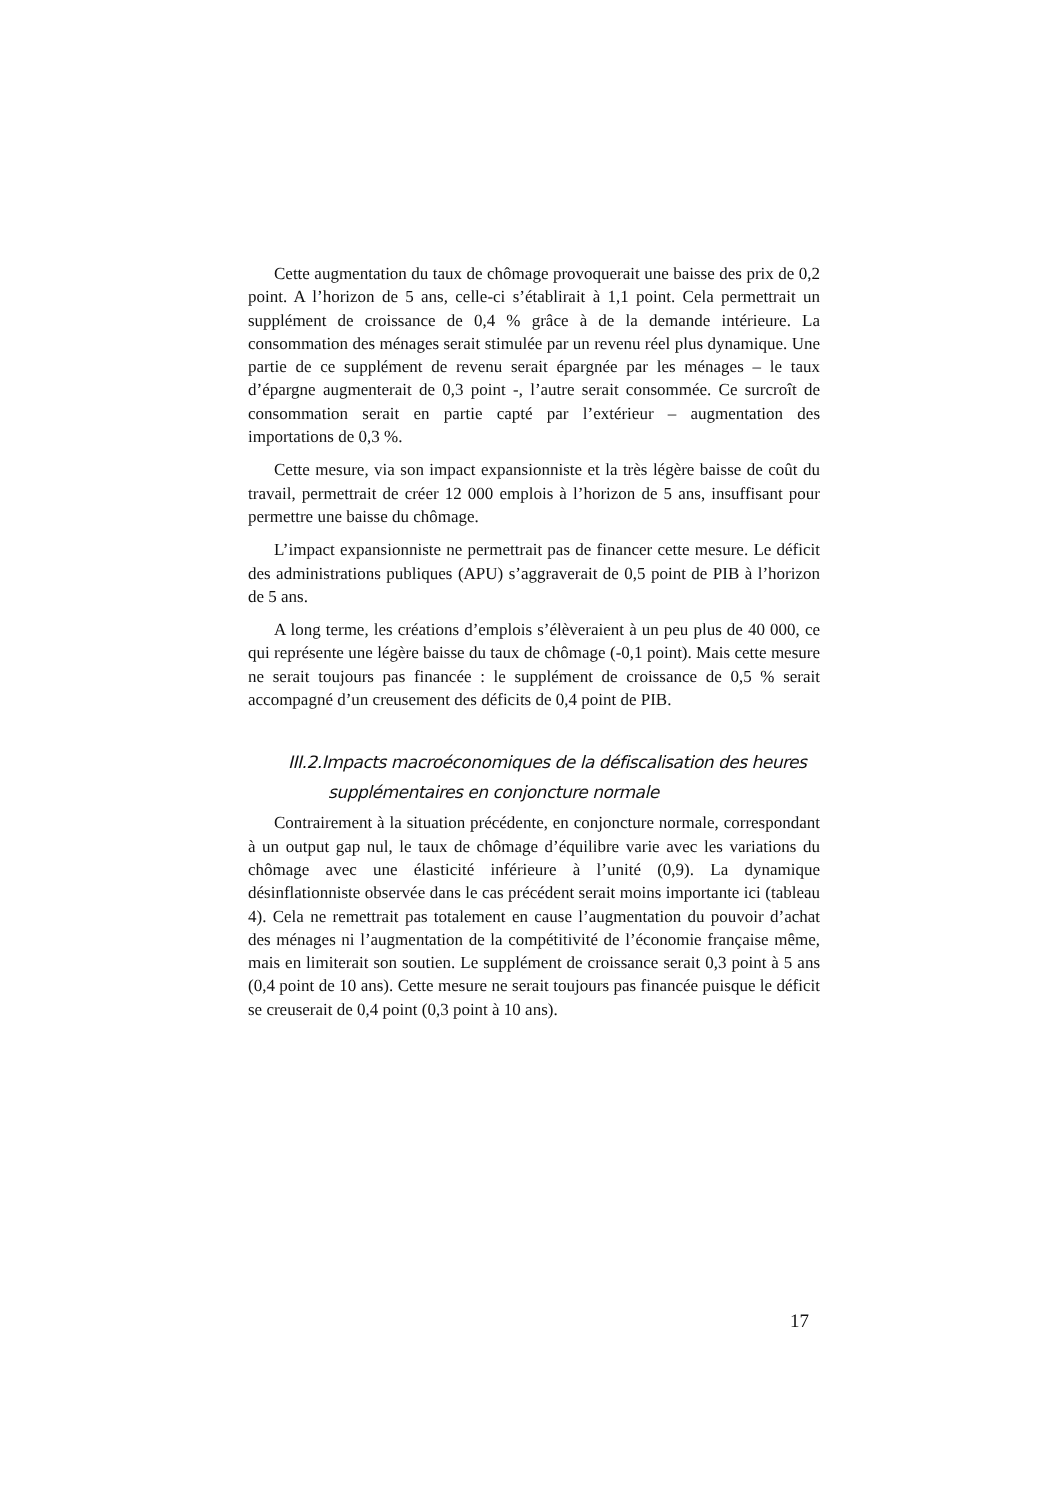Cette augmentation du taux de chômage provoquerait une baisse des prix de 0,2 point. A l’horizon de 5 ans, celle-ci s’établirait à 1,1 point. Cela permettrait un supplément de croissance de 0,4 % grâce à de la demande intérieure. La consommation des ménages serait stimulée par un revenu réel plus dynamique. Une partie de ce supplément de revenu serait épargnée par les ménages – le taux d’épargne augmenterait de 0,3 point -, l’autre serait consommée. Ce surcroît de consommation serait en partie capté par l’extérieur – augmentation des importations de 0,3 %.
Cette mesure, via son impact expansionniste et la très légère baisse de coût du travail, permettrait de créer 12 000 emplois à l’horizon de 5 ans, insuffisant pour permettre une baisse du chômage.
L’impact expansionniste ne permettrait pas de financer cette mesure. Le déficit des administrations publiques (APU) s’aggraverait de 0,5 point de PIB à l’horizon de 5 ans.
A long terme, les créations d’emplois s’élèveraient à un peu plus de 40 000, ce qui représente une légère baisse du taux de chômage (-0,1 point). Mais cette mesure ne serait toujours pas financée : le supplément de croissance de 0,5 % serait accompagné d’un creusement des déficits de 0,4 point de PIB.
III.2.Impacts macroéconomiques de la défiscalisation des heures
supplémentaires en conjoncture normale
Contrairement à la situation précédente, en conjoncture normale, correspondant à un output gap nul, le taux de chômage d’équilibre varie avec les variations du chômage avec une élasticité inférieure à l’unité (0,9). La dynamique désinflationniste observée dans le cas précédent serait moins importante ici (tableau 4). Cela ne remettrait pas totalement en cause l’augmentation du pouvoir d’achat des ménages ni l’augmentation de la compétitivité de l’économie française même, mais en limiterait son soutien. Le supplément de croissance serait 0,3 point à 5 ans (0,4 point de 10 ans). Cette mesure ne serait toujours pas financée puisque le déficit se creuserait de 0,4 point (0,3 point à 10 ans).
17